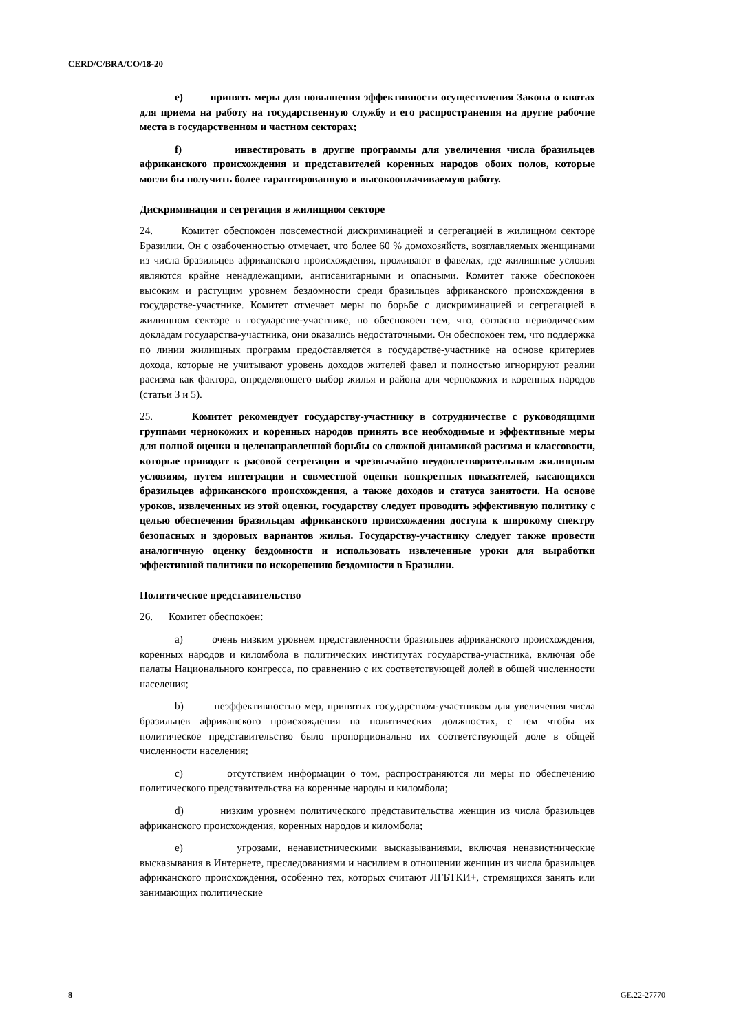CERD/C/BRA/CO/18-20
e) принять меры для повышения эффективности осуществления Закона о квотах для приема на работу на государственную службу и его распространения на другие рабочие места в государственном и частном секторах;
f) инвестировать в другие программы для увеличения числа бразильцев африканского происхождения и представителей коренных народов обоих полов, которые могли бы получить более гарантированную и высокооплачиваемую работу.
Дискриминация и сегрегация в жилищном секторе
24. Комитет обеспокоен повсеместной дискриминацией и сегрегацией в жилищном секторе Бразилии. Он с озабоченностью отмечает, что более 60 % домохозяйств, возглавляемых женщинами из числа бразильцев африканского происхождения, проживают в фавелах, где жилищные условия являются крайне ненадлежащими, антисанитарными и опасными. Комитет также обеспокоен высоким и растущим уровнем бездомности среди бразильцев африканского происхождения в государстве-участнике. Комитет отмечает меры по борьбе с дискриминацией и сегрегацией в жилищном секторе в государстве-участнике, но обеспокоен тем, что, согласно периодическим докладам государства-участника, они оказались недостаточными. Он обеспокоен тем, что поддержка по линии жилищных программ предоставляется в государстве-участнике на основе критериев дохода, которые не учитывают уровень доходов жителей фавел и полностью игнорируют реалии расизма как фактора, определяющего выбор жилья и района для чернокожих и коренных народов (статьи 3 и 5).
25. Комитет рекомендует государству-участнику в сотрудничестве с руководящими группами чернокожих и коренных народов принять все необходимые и эффективные меры для полной оценки и целенаправленной борьбы со сложной динамикой расизма и классовости, которые приводят к расовой сегрегации и чрезвычайно неудовлетворительным жилищным условиям, путем интеграции и совместной оценки конкретных показателей, касающихся бразильцев африканского происхождения, а также доходов и статуса занятости. На основе уроков, извлеченных из этой оценки, государству следует проводить эффективную политику с целью обеспечения бразильцам африканского происхождения доступа к широкому спектру безопасных и здоровых вариантов жилья. Государству-участнику следует также провести аналогичную оценку бездомности и использовать извлеченные уроки для выработки эффективной политики по искоренению бездомности в Бразилии.
Политическое представительство
26. Комитет обеспокоен:
a) очень низким уровнем представленности бразильцев африканского происхождения, коренных народов и киломбола в политических институтах государства-участника, включая обе палаты Национального конгресса, по сравнению с их соответствующей долей в общей численности населения;
b) неэффективностью мер, принятых государством-участником для увеличения числа бразильцев африканского происхождения на политических должностях, с тем чтобы их политическое представительство было пропорционально их соответствующей доле в общей численности населения;
c) отсутствием информации о том, распространяются ли меры по обеспечению политического представительства на коренные народы и киломбола;
d) низким уровнем политического представительства женщин из числа бразильцев африканского происхождения, коренных народов и киломбола;
e) угрозами, ненавистническими высказываниями, включая ненавистнические высказывания в Интернете, преследованиями и насилием в отношении женщин из числа бразильцев африканского происхождения, особенно тех, которых считают ЛГБТКИ+, стремящихся занять или занимающих политические
8 GE.22-27770